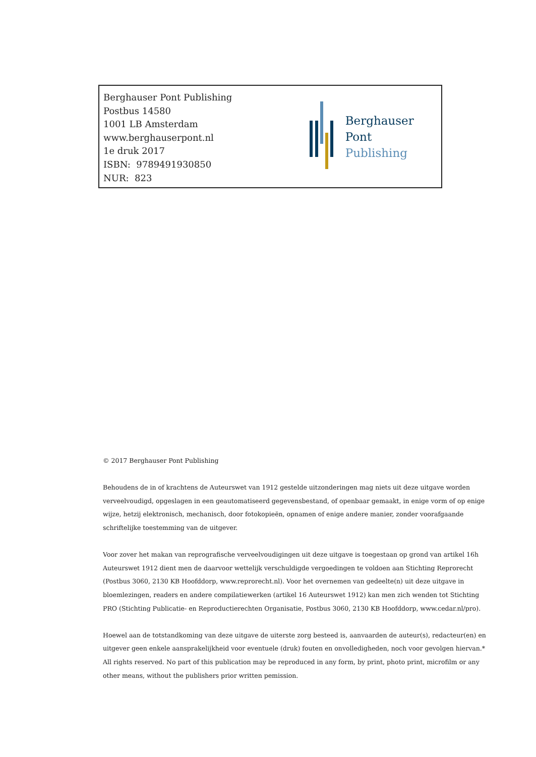Berghauser Pont Publishing
Postbus 14580
1001 LB Amsterdam
www.berghauserpont.nl
1e druk 2017
ISBN: 9789491930850
NUR: 823
Berghauser Pont
Publishing
© 2017 Berghauser Pont Publishing
Behoudens de in of krachtens de Auteurswet van 1912 gestelde uitzonderingen mag niets uit deze uitgave worden verveelvoudigd, opgeslagen in een geautomatiseerd gegevensbestand, of openbaar gemaakt, in enige vorm of op enige wijze, hetzij elektronisch, mechanisch, door fotokopieën, opnamen of enige andere manier, zonder voorafgaande schriftelijke toestemming van de uitgever.
Voor zover het makan van reprografische verveelvoudigingen uit deze uitgave is toegestaan op grond van artikel 16h Auteurswet 1912 dient men de daarvoor wettelijk verschuldigde vergoedingen te voldoen aan Stichting Reprorecht (Postbus 3060, 2130 KB Hoofddorp, www.reprorecht.nl). Voor het overnemen van gedeelte(n) uit deze uitgave in bloemlezingen, readers en andere compilatiewerken (artikel 16 Auteurswet 1912) kan men zich wenden tot Stichting PRO (Stichting Publicatie- en Reproductierechten Organisatie, Postbus 3060, 2130 KB Hoofddorp, www.cedar.nl/pro).
Hoewel aan de totstandkoming van deze uitgave de uiterste zorg besteed is, aanvaarden de auteur(s), redacteur(en) en uitgever geen enkele aansprakelijkheid voor eventuele (druk) fouten en onvolledigheden, noch voor gevolgen hiervan.*
All rights reserved. No part of this publication may be reproduced in any form, by print, photo print, microfilm or any other means, without the publishers prior written pemission.